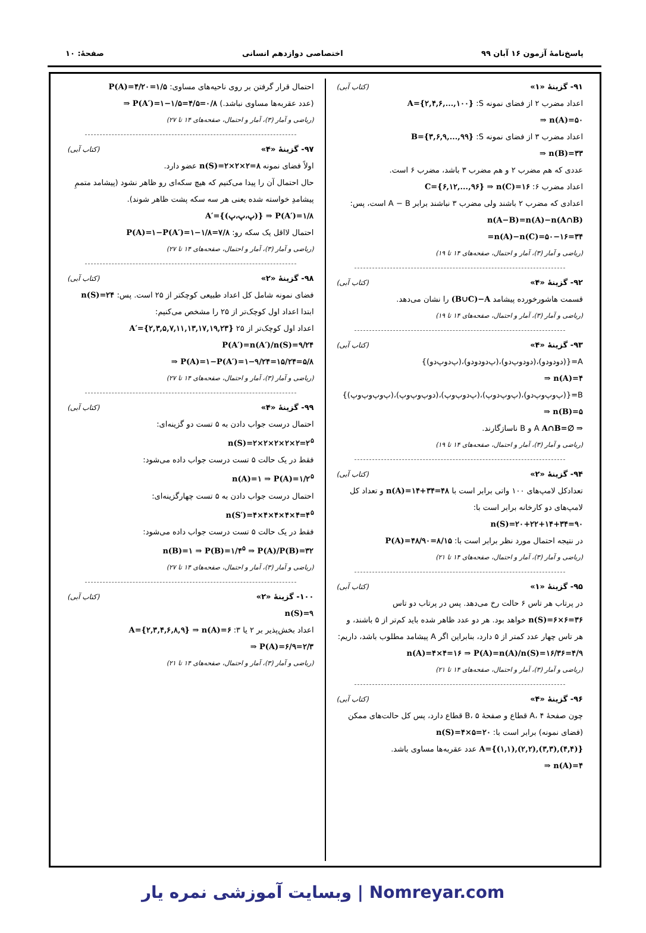پاسخ‌نامهٔ آزمون ۱۶ آبان ۹۹ اختصاصی دوازدهم انسانی صفحهٔ: ۱۰
۹۱- گزینهٔ «۱» (کتاب آبی)
اعداد مضرب ۲ از فضای نمونه S: A={۲,۴,۶,...,۱۰۰}
⇒ n(A)=۵۰
اعداد مضرب ۳ از فضای نمونه S: B={۳,۶,۹,...,۹۹}
⇒ n(B)=۳۳
عددی که هم مضرب ۲ و هم مضرب ۳ باشد، مضرب ۶ است.
اعداد مضرب ۶: C={۶,۱۲,...,۹۶} ⇒ n(C)=۱۶
اعدادی که مضرب ۲ باشند ولی مضرب ۳ نباشند برابر A − B است، پس:
n(A−B)=n(A)−n(A∩B)
=n(A)−n(C)=۵۰−۱۶=۳۴
(ریاضی و آمار (۳)، آمار و احتمال، صفحه‌های ۱۴ تا ۱۹)
۹۲- گزینهٔ «۴» (کتاب آبی)
قسمت هاشورخورده پیشامد (B∪C)−A را نشان می‌دهد.
(ریاضی و آمار (۳)، آمار و احتمال، صفحه‌های ۱۴ تا ۱۹)
۹۳- گزینهٔ «۴» (کتاب آبی)
A={(دودودو)،(دودوپ‌دو)،(پ‌دودودو)،(پ‌دوپ‌دو)}
⇒ n(A)=۴
B={(پ‌وپ‌وپ‌دو)،(پ‌وپ‌دوپ)،(پ‌دوپ‌وپ)،(دوپ‌وپ‌وپ)،(پ‌وپ‌وپ‌وپ)}
⇒ n(B)=۵
A∩B=∅ ⇒ A و B ناسازگارند.
(ریاضی و آمار (۳)، آمار و احتمال، صفحه‌های ۱۴ تا ۱۹)
۹۴- گزینهٔ «۲» (کتاب آبی)
تعدادکل لامپ‌های ۱۰۰ واتی برابر است با n(A)=۱۴+۳۴=۴۸ و تعداد کل لامپ‌های دو کارخانه برابر است با:
n(S)=۲۰+۲۲+۱۴+۳۴=۹۰
در نتیجه احتمال مورد نظر برابر است با: P(A)=۴۸/۹۰=۸/۱۵
(ریاضی و آمار (۳)، آمار و احتمال، صفحه‌های ۱۴ تا ۲۱)
۹۵- گزینهٔ «۱» (کتاب آبی)
در پرتاب هر تاس ۶ حالت رخ می‌دهد. پس در پرتاب دو تاس n(S)=۶×۶=۳۶ خواهد بود. هر دو عدد ظاهر شده باید کم‌تر از ۵ باشند، و هر تاس چهار عدد کمتر از ۵ دارد، بنابراین اگر A پیشامد مطلوب باشد، داریم:
n(A)=۴×۴=۱۶ ⇒ P(A)=n(A)/n(S)=۱۶/۳۶=۴/۹
(ریاضی و آمار (۳)، آمار و احتمال، صفحه‌های ۱۴ تا ۲۱)
۹۶- گزینهٔ «۴» (کتاب آبی)
چون صفحهٔ A، ۴ قطاع و صفحهٔ B، ۵ قطاع دارد، پس کل حالت‌های ممکن (فضای نمونه) برابر است با: n(S)=۴×۵=۲۰
A={(۱,۱),(۲,۲),(۳,۳),(۴,۴)} عدد عقربه‌ها مساوی باشد.
⇒ n(A)=۴
احتمال قرار گرفتن بر روی ناحیه‌های مساوی: P(A)=۴/۲۰=۱/۵
(عدد عقربه‌ها مساوی نباشد.) ⇒ P(A′)=۱−۱/۵=۴/۵=۰/۸
(ریاضی و آمار (۳)، آمار و احتمال، صفحه‌های ۱۴ تا ۲۷)
۹۷- گزینهٔ «۴» (کتاب آبی)
اولاً فضای نمونه n(S)=۲×۲×۲=۸ عضو دارد.
حال احتمال آن را پیدا می‌کنیم که هیچ سکه‌ای رو ظاهر نشود (پیشامد متممِ پیشامدِ خواسته شده یعنی هر سه سکه پشت ظاهر شوند).
A′={(پ،پ،پ)} ⇒ P(A′)=۱/۸
احتمال لااقل یک سکه رو: P(A)=۱−P(A′)=۱−۱/۸=۷/۸
(ریاضی و آمار (۳)، آمار و احتمال، صفحه‌های ۱۴ تا ۲۷)
۹۸- گزینهٔ «۲» (کتاب آبی)
فضای نمونه شامل کل اعداد طبیعی کوچکتر از ۲۵ است. پس: n(S)=۲۴
ابتدا اعداد اول کوچک‌تر از ۲۵ را مشخص می‌کنیم:
اعداد اول کوچک‌تر از ۲۵ A′={۲,۳,۵,۷,۱۱,۱۳,۱۷,۱۹,۲۳}
P(A′)=n(A′)/n(S)=۹/۲۴
⇒ P(A)=۱−P(A′)=۱−۹/۲۴=۱۵/۲۴=۵/۸
(ریاضی و آمار (۳)، آمار و احتمال، صفحه‌های ۱۴ تا ۲۷)
۹۹- گزینهٔ «۴» (کتاب آبی)
احتمال درست جواب دادن به ۵ تست دو گزینه‌ای:
n(S)=۲×۲×۲×۲×۲=۲<sup>۵</sup>
فقط در یک حالت ۵ تست درست جواب داده می‌شود:
n(A)=۱ ⇒ P(A)=۱/۲<sup>۵</sup>
احتمال درست جواب دادن به ۵ تست چهارگزینه‌ای:
n(S′)=۴×۴×۴×۴×۴=۴<sup>۵</sup>
فقط در یک حالت ۵ تست درست جواب داده می‌شود:
n(B)=۱ ⇒ P(B)=۱/۴<sup>۵</sup> ⇒ P(A)/P(B)=۳۲
(ریاضی و آمار (۳)، آمار و احتمال، صفحه‌های ۱۴ تا ۲۷)
۱۰۰- گزینهٔ «۲» (کتاب آبی)
n(S)=۹
اعداد بخش‌پذیر بر ۲ یا ۳: A={۲,۳,۴,۶,۸,۹} ⇒ n(A)=۶
⇒ P(A)=۶/۹=۲/۳
(ریاضی و آمار (۳)، آمار و احتمال، صفحه‌های ۱۴ تا ۲۱)
Nomreyar.com | وبسایت آموزشی نمره یار